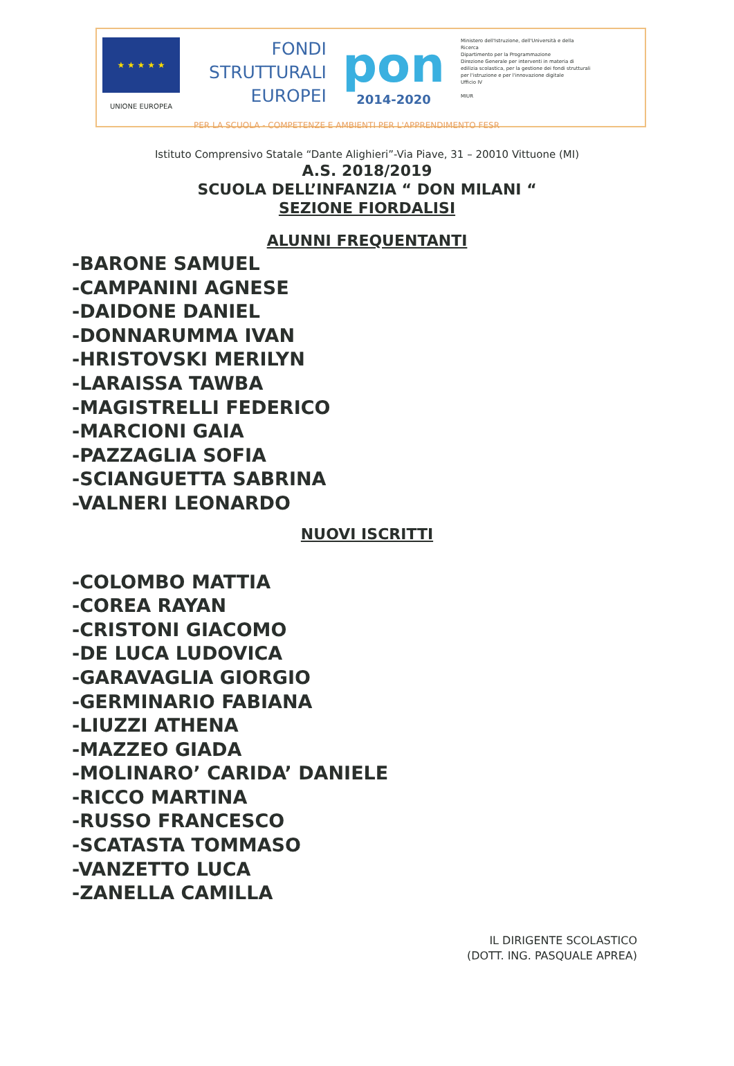★ ★ ★ ★ ★
UNIONE EUROPEA
FONDI
STRUTTURALI
EUROPEI
pon
2014-2020
Ministero dell'Istruzione, dell'Università e della Ricerca
Dipartimento per la Programmazione
Direzione Generale per interventi in materia di edilizia scolastica, per la gestione dei fondi strutturali per l'istruzione e per l'innovazione digitale
Ufficio IV
MIUR
PER LA SCUOLA - COMPETENZE E AMBIENTI PER L'APPRENDIMENTO FESR
Istituto Comprensivo Statale “Dante Alighieri”-Via Piave, 31 – 20010 Vittuone (MI)
A.S. 2018/2019
SCUOLA DELL’INFANZIA “ DON MILANI “
SEZIONE FIORDALISI
ALUNNI FREQUENTANTI
-BARONE SAMUEL
-CAMPANINI AGNESE
-DAIDONE DANIEL
-DONNARUMMA IVAN
-HRISTOVSKI MERILYN
-LARAISSA TAWBA
-MAGISTRELLI FEDERICO
-MARCIONI GAIA
-PAZZAGLIA SOFIA
-SCIANGUETTA SABRINA
-VALNERI LEONARDO
NUOVI ISCRITTI
-COLOMBO MATTIA
-COREA RAYAN
-CRISTONI GIACOMO
-DE LUCA LUDOVICA
-GARAVAGLIA GIORGIO
-GERMINARIO FABIANA
-LIUZZI ATHENA
-MAZZEO GIADA
-MOLINARO’ CARIDA’ DANIELE
-RICCO MARTINA
-RUSSO FRANCESCO
-SCATASTA TOMMASO
-VANZETTO LUCA
-ZANELLA CAMILLA
IL DIRIGENTE SCOLASTICO
(DOTT. ING. PASQUALE APREA)